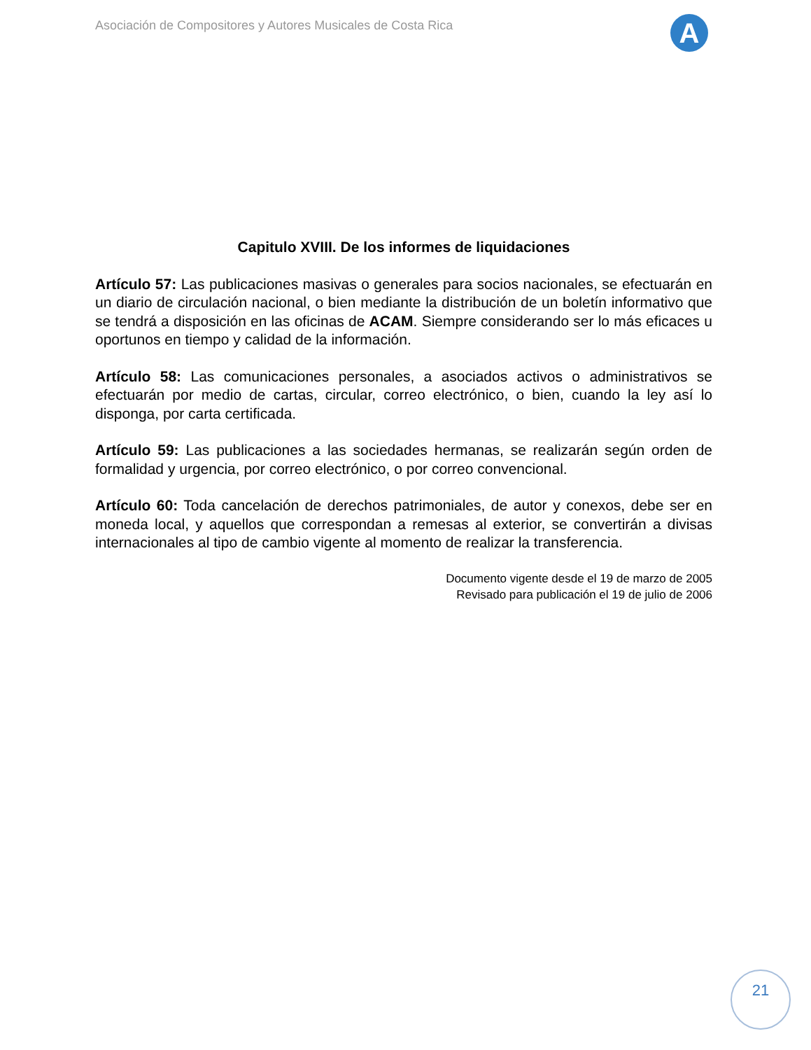Asociación de Compositores y Autores Musicales de Costa Rica
A
Capitulo XVIII. De los informes de liquidaciones
Artículo 57: Las publicaciones masivas o generales para socios nacionales, se efectuarán en un diario de circulación nacional, o bien mediante la distribución de un boletín informativo que se tendrá a disposición en las oficinas de ACAM. Siempre considerando ser lo más eficaces u oportunos en tiempo y calidad de la información.
Artículo 58: Las comunicaciones personales, a asociados activos o administrativos se efectuarán por medio de cartas, circular, correo electrónico, o bien, cuando la ley así lo disponga, por carta certificada.
Artículo 59: Las publicaciones a las sociedades hermanas, se realizarán según orden de formalidad y urgencia, por correo electrónico, o por correo convencional.
Artículo 60: Toda cancelación de derechos patrimoniales, de autor y conexos, debe ser en moneda local, y aquellos que correspondan a remesas al exterior, se convertirán a divisas internacionales al tipo de cambio vigente al momento de realizar la transferencia.
Documento vigente desde el 19 de marzo de 2005
Revisado para publicación el 19 de julio de 2006
21